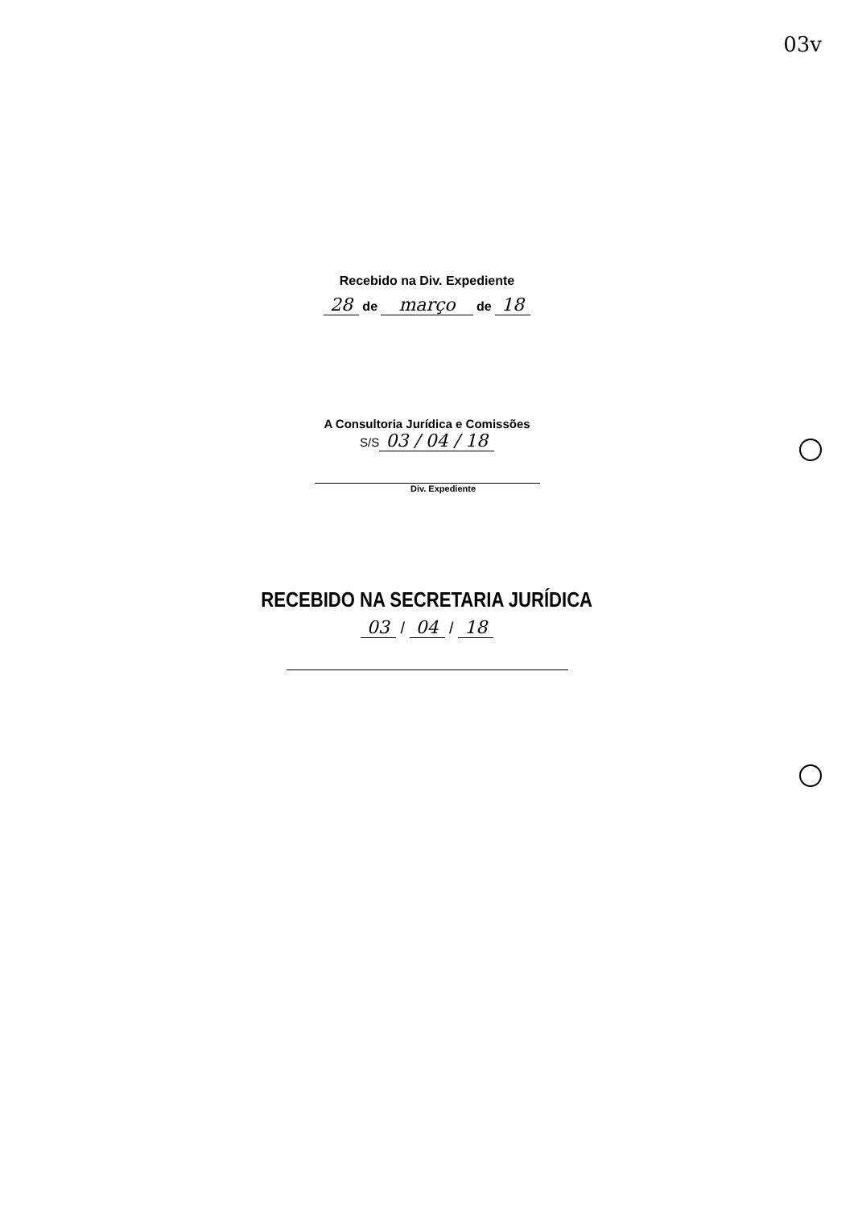03v
Recebido na Div. Expediente
28 de março de 18
A Consultoria Jurídica e Comissões
S/S 03 / 04 / 18
Div. Expediente
RECEBIDO NA SECRETARIA JURÍDICA
03 / 04 / 18